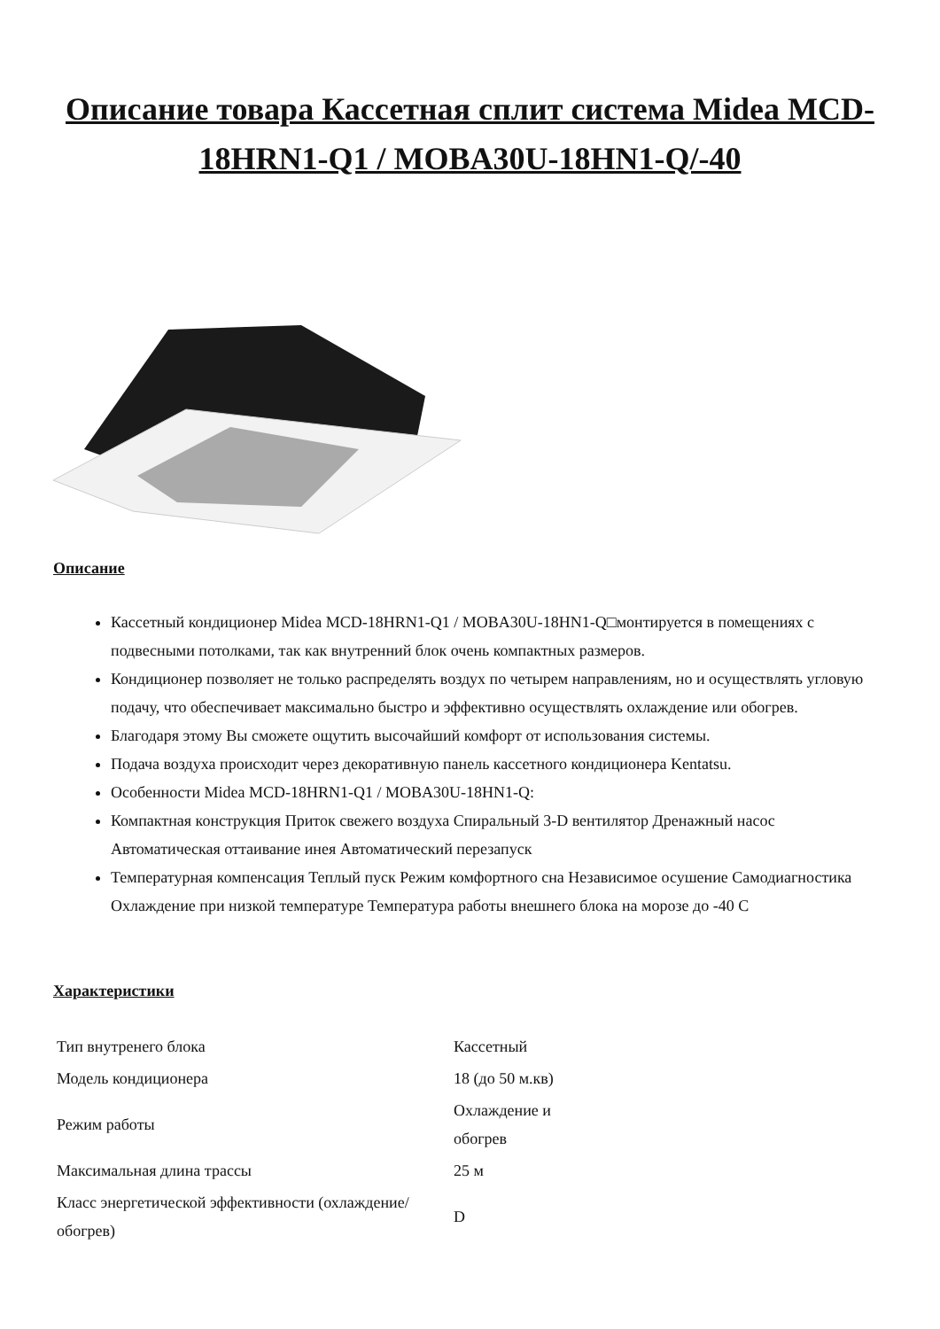Описание товара Кассетная сплит система Midea MCD-18HRN1-Q1 / MOBA30U-18HN1-Q/-40
Описание
Кассетный кондиционер Midea MCD-18HRN1-Q1 / MOBA30U-18HN1-Q□монтируется в помещениях с подвесными потолками, так как внутренний блок очень компактных размеров.
Кондиционер позволяет не только распределять воздух по четырем направлениям, но и осуществлять угловую подачу, что обеспечивает максимально быстро и эффективно осуществлять охлаждение или обогрев.
Благодаря этому Вы сможете ощутить высочайший комфорт от использования системы.
Подача воздуха происходит через декоративную панель кассетного кондиционера Kentatsu.
Особенности Midea MCD-18HRN1-Q1 / MOBA30U-18HN1-Q:
Компактная конструкция Приток свежего воздуха Спиральный 3-D вентилятор Дренажный насос Автоматическая оттаивание инея Автоматический перезапуск
Температурная компенсация Теплый пуск Режим комфортного сна Независимое осушение Самодиагностика Охлаждение при низкой температуре Температура работы внешнего блока на морозе до -40 C
Характеристики
| Тип внутренего блока | Кассетный |
| Модель кондиционера | 18 (до 50 м.кв) |
| Режим работы | Охлаждение и обогрев |
| Максимальная длина трассы | 25 м |
| Класс энергетической эффективности (охлаждение/обогрев) | D |